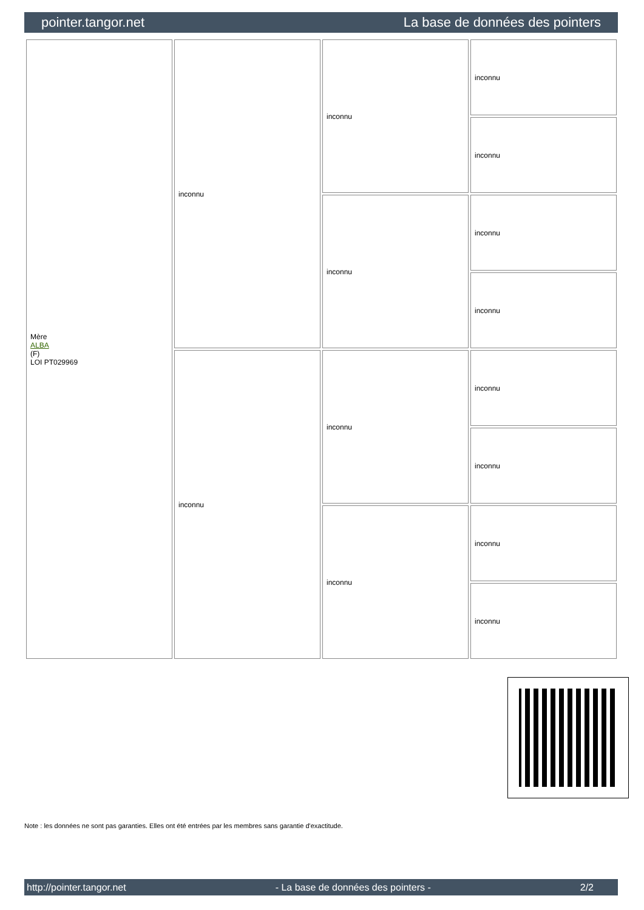pointer.tangor.net La base de données des pointers
| Mère ALBA (F) LOI PT029969 | inconnu | inconnu | inconnu |
| | | | inconnu |
| | | inconnu | inconnu |
| | | | inconnu |
| | inconnu | inconnu | inconnu |
| | | | inconnu |
| | | inconnu | inconnu |
| | | | inconnu |
Note : les données ne sont pas garanties. Elles ont été entrées par les membres sans garantie d'exactitude.
http://pointer.tangor.net - La base de données des pointers - 2/2